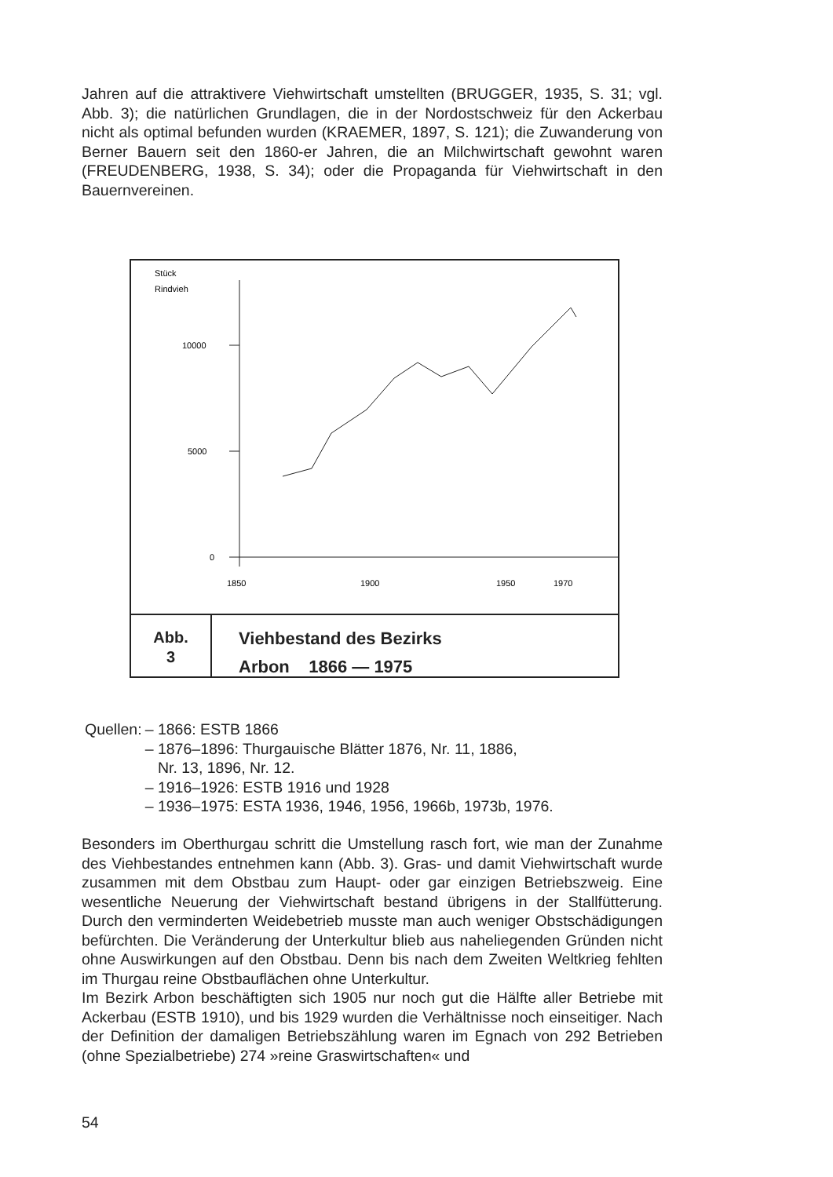Jahren auf die attraktivere Viehwirtschaft umstellten (BRUGGER, 1935, S. 31; vgl. Abb. 3); die natürlichen Grundlagen, die in der Nordostschweiz für den Ackerbau nicht als optimal befunden wurden (KRAEMER, 1897, S. 121); die Zuwanderung von Berner Bauern seit den 1860-er Jahren, die an Milchwirtschaft gewohnt waren (FREUDENBERG, 1938, S. 34); oder die Propaganda für Viehwirtschaft in den Bauernvereinen.
Stück
Rindvieh
10000
5000
0
1850
1900
1950
1970
Abb.
3
Viehbestand des Bezirks
Arbon 1866 — 1975
| Quellen: | – 1866: ESTB 1866 – 1876–1896: Thurgauische Blätter 1876, Nr. 11, 1886, Nr. 13, 1896, Nr. 12. – 1916–1926: ESTB 1916 und 1928 – 1936–1975: ESTA 1936, 1946, 1956, 1966b, 1973b, 1976. |
Besonders im Oberthurgau schritt die Umstellung rasch fort, wie man der Zunahme des Viehbestandes entnehmen kann (Abb. 3). Gras- und damit Viehwirtschaft wurde zusammen mit dem Obstbau zum Haupt- oder gar einzigen Betriebszweig. Eine wesentliche Neuerung der Viehwirtschaft bestand übrigens in der Stallfütterung. Durch den verminderten Weidebetrieb musste man auch weniger Obstschädigungen befürchten. Die Veränderung der Unterkultur blieb aus naheliegenden Gründen nicht ohne Auswirkungen auf den Obstbau. Denn bis nach dem Zweiten Weltkrieg fehlten im Thurgau reine Obstbauflächen ohne Unterkultur.
Im Bezirk Arbon beschäftigten sich 1905 nur noch gut die Hälfte aller Betriebe mit Ackerbau (ESTB 1910), und bis 1929 wurden die Verhältnisse noch einseitiger. Nach der Definition der damaligen Betriebszählung waren im Egnach von 292 Betrieben (ohne Spezialbetriebe) 274 »reine Graswirtschaften« und
54